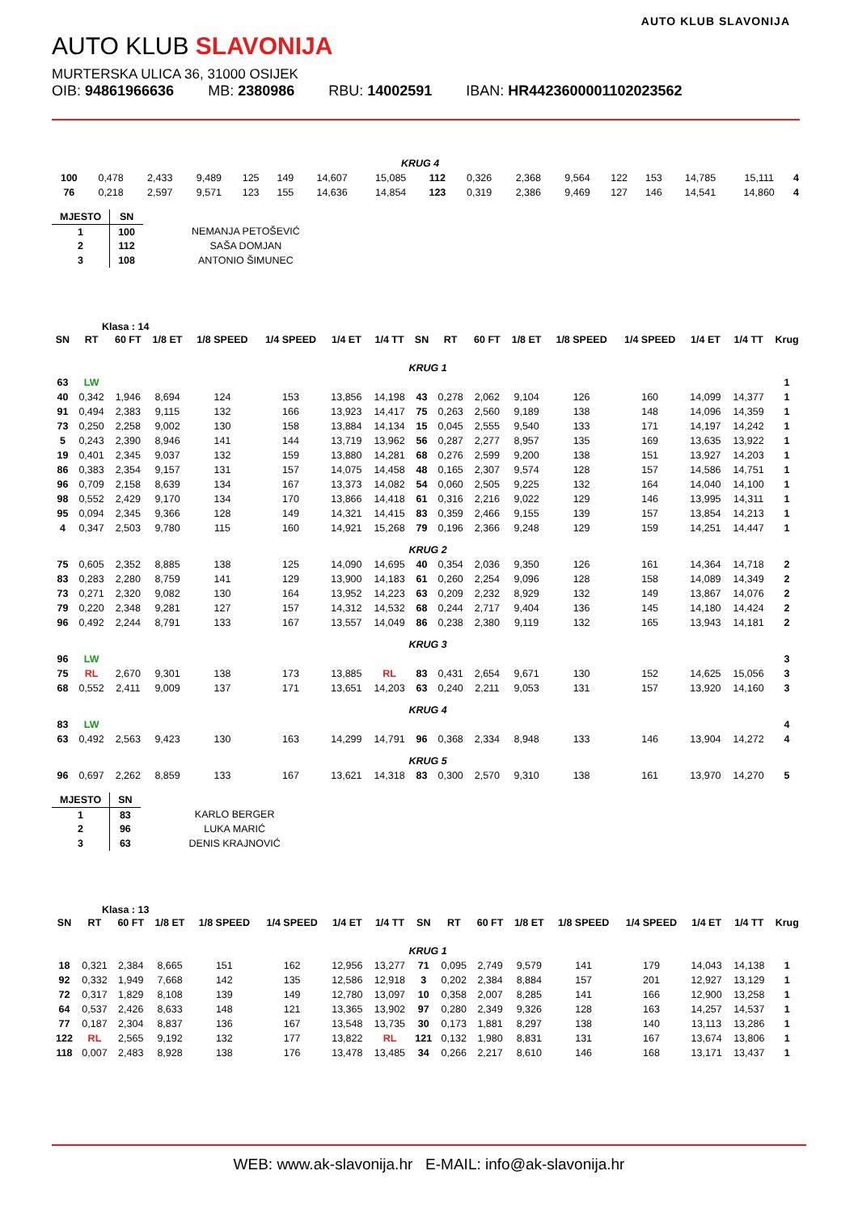AUTO KLUB SLAVONIJA
AUTO KLUB SLAVONIJA
MURTERSKA ULICA 36, 31000 OSIJEK
OIB: 94861966636 MB: 2380986 RBU: 14002591 IBAN: HR4423600001102023562
| KRUG 4 | | | | | | | | | | | | | | | | |
| 100 | 0,478 | 2,433 | 9,489 | 125 | 149 | 14,607 | 15,085 | 112 | 0,326 | 2,368 | 9,564 | 122 | 153 | 14,785 | 15,111 | 4 |
| 76 | 0,218 | 2,597 | 9,571 | 123 | 155 | 14,636 | 14,854 | 123 | 0,319 | 2,386 | 9,469 | 127 | 146 | 14,541 | 14,860 | 4 |
| MJESTO | SN |
| --- | --- |
| 1 | 100 |
| 2 | 112 |
| 3 | 108 |
NEMANJA PETOŠEVIĆ
SAŠA DOMJAN
ANTONIO ŠIMUNEC
Klasa : 14
| SN | RT | 60 FT | 1/8 ET | 1/8 SPEED | 1/4 SPEED | 1/4 ET | 1/4 TT | SN | RT | 60 FT | 1/8 ET | 1/8 SPEED | 1/4 SPEED | 1/4 ET | 1/4 TT | Krug |
| --- | --- | --- | --- | --- | --- | --- | --- | --- | --- | --- | --- | --- | --- | --- | --- | --- |
| KRUG 1 | | | | | | | | | | | | | | | | |
| 63 | LW | | | | | | | | | | | | | | | 1 |
| 40 | 0,342 | 1,946 | 8,694 | 124 | 153 | 13,856 | 14,198 | 43 | 0,278 | 2,062 | 9,104 | 126 | 160 | 14,099 | 14,377 | 1 |
| 91 | 0,494 | 2,383 | 9,115 | 132 | 166 | 13,923 | 14,417 | 75 | 0,263 | 2,560 | 9,189 | 138 | 148 | 14,096 | 14,359 | 1 |
| 73 | 0,250 | 2,258 | 9,002 | 130 | 158 | 13,884 | 14,134 | 15 | 0,045 | 2,555 | 9,540 | 133 | 171 | 14,197 | 14,242 | 1 |
| 5 | 0,243 | 2,390 | 8,946 | 141 | 144 | 13,719 | 13,962 | 56 | 0,287 | 2,277 | 8,957 | 135 | 169 | 13,635 | 13,922 | 1 |
| 19 | 0,401 | 2,345 | 9,037 | 132 | 159 | 13,880 | 14,281 | 68 | 0,276 | 2,599 | 9,200 | 138 | 151 | 13,927 | 14,203 | 1 |
| 86 | 0,383 | 2,354 | 9,157 | 131 | 157 | 14,075 | 14,458 | 48 | 0,165 | 2,307 | 9,574 | 128 | 157 | 14,586 | 14,751 | 1 |
| 96 | 0,709 | 2,158 | 8,639 | 134 | 167 | 13,373 | 14,082 | 54 | 0,060 | 2,505 | 9,225 | 132 | 164 | 14,040 | 14,100 | 1 |
| 98 | 0,552 | 2,429 | 9,170 | 134 | 170 | 13,866 | 14,418 | 61 | 0,316 | 2,216 | 9,022 | 129 | 146 | 13,995 | 14,311 | 1 |
| 95 | 0,094 | 2,345 | 9,366 | 128 | 149 | 14,321 | 14,415 | 83 | 0,359 | 2,466 | 9,155 | 139 | 157 | 13,854 | 14,213 | 1 |
| 4 | 0,347 | 2,503 | 9,780 | 115 | 160 | 14,921 | 15,268 | 79 | 0,196 | 2,366 | 9,248 | 129 | 159 | 14,251 | 14,447 | 1 |
| KRUG 2 | | | | | | | | | | | | | | | | |
| 75 | 0,605 | 2,352 | 8,885 | 138 | 125 | 14,090 | 14,695 | 40 | 0,354 | 2,036 | 9,350 | 126 | 161 | 14,364 | 14,718 | 2 |
| 83 | 0,283 | 2,280 | 8,759 | 141 | 129 | 13,900 | 14,183 | 61 | 0,260 | 2,254 | 9,096 | 128 | 158 | 14,089 | 14,349 | 2 |
| 73 | 0,271 | 2,320 | 9,082 | 130 | 164 | 13,952 | 14,223 | 63 | 0,209 | 2,232 | 8,929 | 132 | 149 | 13,867 | 14,076 | 2 |
| 79 | 0,220 | 2,348 | 9,281 | 127 | 157 | 14,312 | 14,532 | 68 | 0,244 | 2,717 | 9,404 | 136 | 145 | 14,180 | 14,424 | 2 |
| 96 | 0,492 | 2,244 | 8,791 | 133 | 167 | 13,557 | 14,049 | 86 | 0,238 | 2,380 | 9,119 | 132 | 165 | 13,943 | 14,181 | 2 |
| KRUG 3 | | | | | | | | | | | | | | | | |
| 96 | LW | | | | | | | | | | | | | | | 3 |
| 75 | RL | 2,670 | 9,301 | 138 | 173 | 13,885 | RL | 83 | 0,431 | 2,654 | 9,671 | 130 | 152 | 14,625 | 15,056 | 3 |
| 68 | 0,552 | 2,411 | 9,009 | 137 | 171 | 13,651 | 14,203 | 63 | 0,240 | 2,211 | 9,053 | 131 | 157 | 13,920 | 14,160 | 3 |
| KRUG 4 | | | | | | | | | | | | | | | | |
| 83 | LW | | | | | | | | | | | | | | | 4 |
| 63 | 0,492 | 2,563 | 9,423 | 130 | 163 | 14,299 | 14,791 | 96 | 0,368 | 2,334 | 8,948 | 133 | 146 | 13,904 | 14,272 | 4 |
| KRUG 5 | | | | | | | | | | | | | | | | |
| 96 | 0,697 | 2,262 | 8,859 | 133 | 167 | 13,621 | 14,318 | 83 | 0,300 | 2,570 | 9,310 | 138 | 161 | 13,970 | 14,270 | 5 |
| MJESTO | SN |
| --- | --- |
| 1 | 83 |
| 2 | 96 |
| 3 | 63 |
KARLO BERGER
LUKA MARIĆ
DENIS KRAJNOVIĆ
Klasa : 13
| SN | RT | 60 FT | 1/8 ET | 1/8 SPEED | 1/4 SPEED | 1/4 ET | 1/4 TT | SN | RT | 60 FT | 1/8 ET | 1/8 SPEED | 1/4 SPEED | 1/4 ET | 1/4 TT | Krug |
| --- | --- | --- | --- | --- | --- | --- | --- | --- | --- | --- | --- | --- | --- | --- | --- | --- |
| KRUG 1 | | | | | | | | | | | | | | | | |
| 18 | 0,321 | 2,384 | 8,665 | 151 | 162 | 12,956 | 13,277 | 71 | 0,095 | 2,749 | 9,579 | 141 | 179 | 14,043 | 14,138 | 1 |
| 92 | 0,332 | 1,949 | 7,668 | 142 | 135 | 12,586 | 12,918 | 3 | 0,202 | 2,384 | 8,884 | 157 | 201 | 12,927 | 13,129 | 1 |
| 72 | 0,317 | 1,829 | 8,108 | 139 | 149 | 12,780 | 13,097 | 10 | 0,358 | 2,007 | 8,285 | 141 | 166 | 12,900 | 13,258 | 1 |
| 64 | 0,537 | 2,426 | 8,633 | 148 | 121 | 13,365 | 13,902 | 97 | 0,280 | 2,349 | 9,326 | 128 | 163 | 14,257 | 14,537 | 1 |
| 77 | 0,187 | 2,304 | 8,837 | 136 | 167 | 13,548 | 13,735 | 30 | 0,173 | 1,881 | 8,297 | 138 | 140 | 13,113 | 13,286 | 1 |
| 122 | RL | 2,565 | 9,192 | 132 | 177 | 13,822 | RL | 121 | 0,132 | 1,980 | 8,831 | 131 | 167 | 13,674 | 13,806 | 1 |
| 118 | 0,007 | 2,483 | 8,928 | 138 | 176 | 13,478 | 13,485 | 34 | 0,266 | 2,217 | 8,610 | 146 | 168 | 13,171 | 13,437 | 1 |
WEB: www.ak-slavonija.hr E-MAIL: info@ak-slavonija.hr